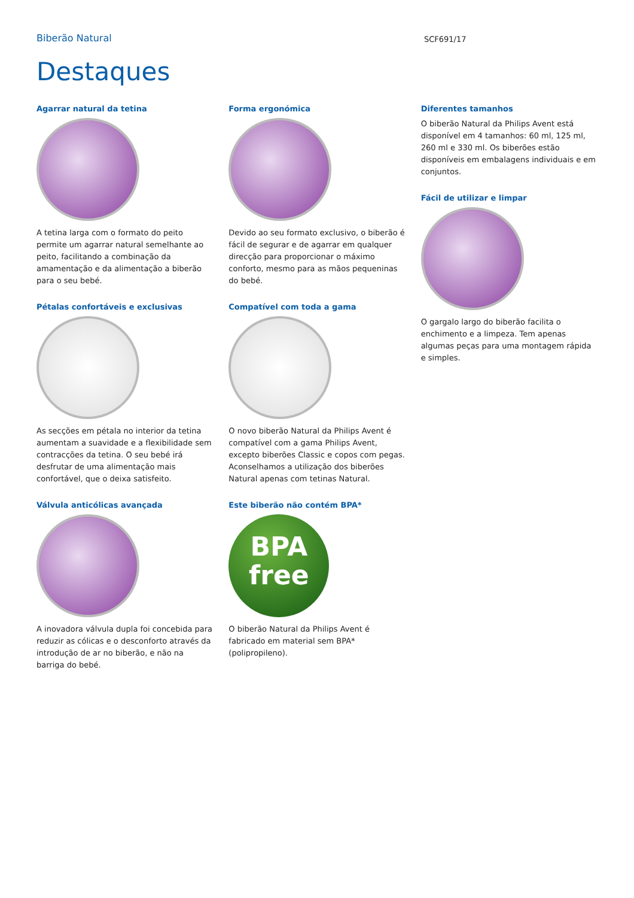Biberão Natural
SCF691/17
Destaques
Agarrar natural da tetina
A tetina larga com o formato do peito permite um agarrar natural semelhante ao peito, facilitando a combinação da amamentação e da alimentação a biberão para o seu bebé.
Pétalas confortáveis e exclusivas
As secções em pétala no interior da tetina aumentam a suavidade e a flexibilidade sem contracções da tetina. O seu bebé irá desfrutar de uma alimentação mais confortável, que o deixa satisfeito.
Válvula anticólicas avançada
A inovadora válvula dupla foi concebida para reduzir as cólicas e o desconforto através da introdução de ar no biberão, e não na barriga do bebé.
Forma ergonómica
Devido ao seu formato exclusivo, o biberão é fácil de segurar e de agarrar em qualquer direcção para proporcionar o máximo conforto, mesmo para as mãos pequeninas do bebé.
Compatível com toda a gama
O novo biberão Natural da Philips Avent é compatível com a gama Philips Avent, excepto biberões Classic e copos com pegas. Aconselhamos a utilização dos biberões Natural apenas com tetinas Natural.
Este biberão não contém BPA*
BPA
free
O biberão Natural da Philips Avent é fabricado em material sem BPA* (polipropileno).
Diferentes tamanhos
O biberão Natural da Philips Avent está disponível em 4 tamanhos: 60 ml, 125 ml, 260 ml e 330 ml. Os biberões estão disponíveis em embalagens individuais e em conjuntos.
Fácil de utilizar e limpar
O gargalo largo do biberão facilita o enchimento e a limpeza. Tem apenas algumas peças para uma montagem rápida e simples.